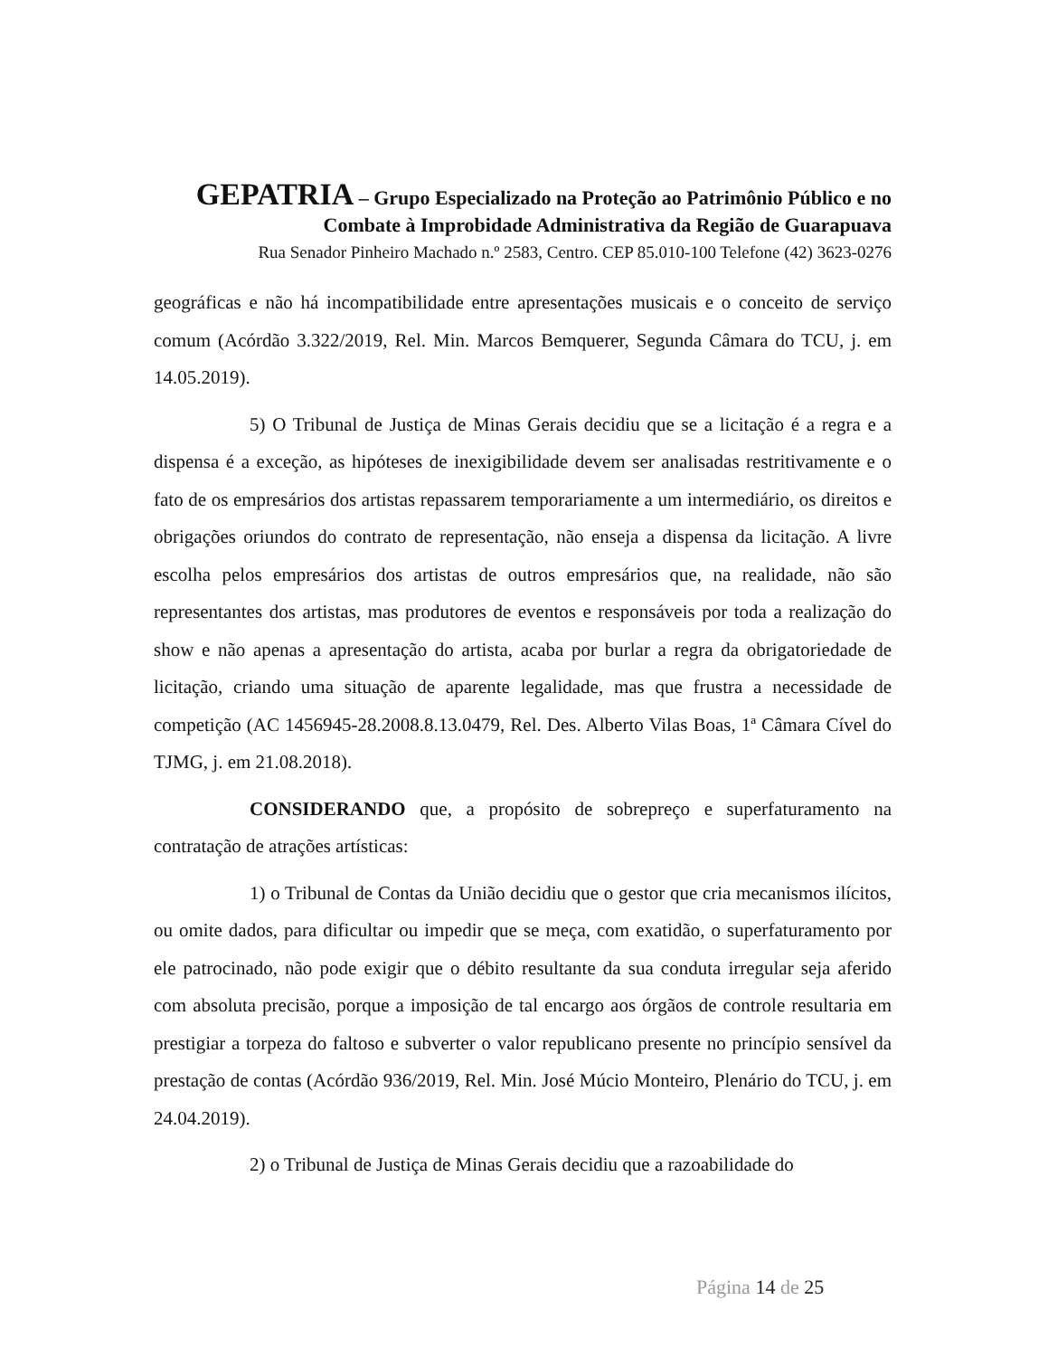GEPATRIA – Grupo Especializado na Proteção ao Patrimônio Público e no
Combate à Improbidade Administrativa da Região de Guarapuava
Rua Senador Pinheiro Machado n.º 2583, Centro. CEP 85.010-100 Telefone (42) 3623-0276
geográficas e não há incompatibilidade entre apresentações musicais e o conceito de serviço comum (Acórdão 3.322/2019, Rel. Min. Marcos Bemquerer, Segunda Câmara do TCU, j. em 14.05.2019).
5) O Tribunal de Justiça de Minas Gerais decidiu que se a licitação é a regra e a dispensa é a exceção, as hipóteses de inexigibilidade devem ser analisadas restritivamente e o fato de os empresários dos artistas repassarem temporariamente a um intermediário, os direitos e obrigações oriundos do contrato de representação, não enseja a dispensa da licitação. A livre escolha pelos empresários dos artistas de outros empresários que, na realidade, não são representantes dos artistas, mas produtores de eventos e responsáveis por toda a realização do show e não apenas a apresentação do artista, acaba por burlar a regra da obrigatoriedade de licitação, criando uma situação de aparente legalidade, mas que frustra a necessidade de competição (AC 1456945-28.2008.8.13.0479, Rel. Des. Alberto Vilas Boas, 1ª Câmara Cível do TJMG, j. em 21.08.2018).
CONSIDERANDO que, a propósito de sobrepreço e superfaturamento na contratação de atrações artísticas:
1) o Tribunal de Contas da União decidiu que o gestor que cria mecanismos ilícitos, ou omite dados, para dificultar ou impedir que se meça, com exatidão, o superfaturamento por ele patrocinado, não pode exigir que o débito resultante da sua conduta irregular seja aferido com absoluta precisão, porque a imposição de tal encargo aos órgãos de controle resultaria em prestigiar a torpeza do faltoso e subverter o valor republicano presente no princípio sensível da prestação de contas (Acórdão 936/2019, Rel. Min. José Múcio Monteiro, Plenário do TCU, j. em 24.04.2019).
2) o Tribunal de Justiça de Minas Gerais decidiu que a razoabilidade do
Página 14 de 25